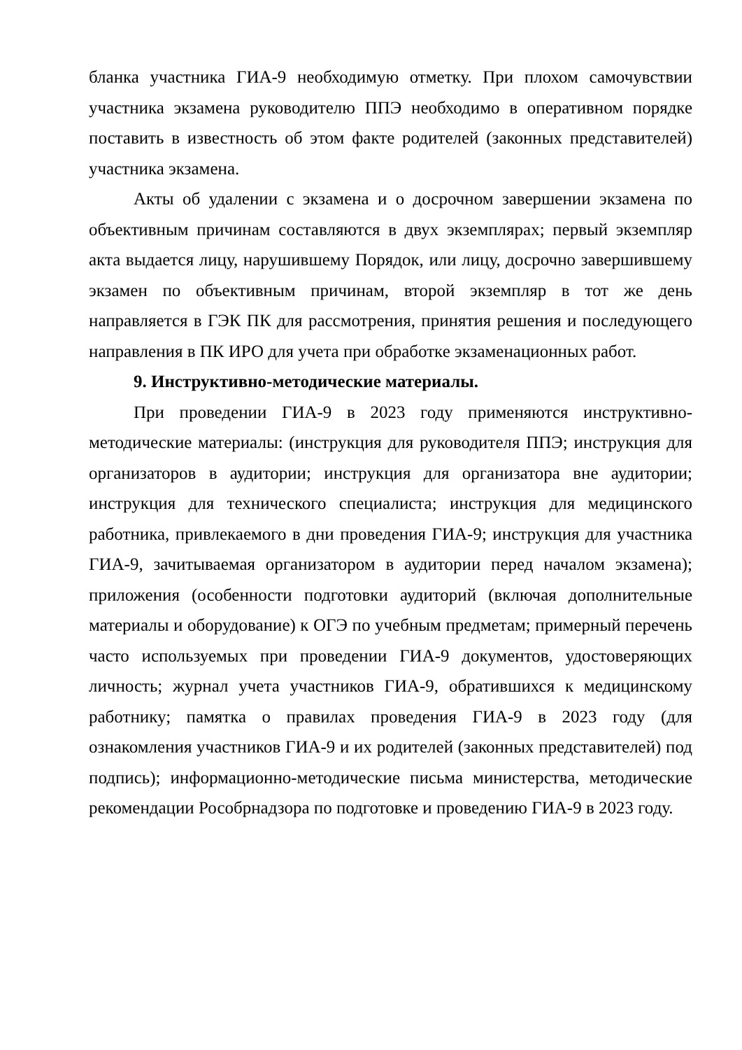бланка участника ГИА-9 необходимую отметку. При плохом самочувствии участника экзамена руководителю ППЭ необходимо в оперативном порядке поставить в известность об этом факте родителей (законных представителей) участника экзамена.
Акты об удалении с экзамена и о досрочном завершении экзамена по объективным причинам составляются в двух экземплярах; первый экземпляр акта выдается лицу, нарушившему Порядок, или лицу, досрочно завершившему экзамен по объективным причинам, второй экземпляр в тот же день направляется в ГЭК ПК для рассмотрения, принятия решения и последующего направления в ПК ИРО для учета при обработке экзаменационных работ.
9. Инструктивно-методические материалы.
При проведении ГИА-9 в 2023 году применяются инструктивно-методические материалы: (инструкция для руководителя ППЭ; инструкция для организаторов в аудитории; инструкция для организатора вне аудитории; инструкция для технического специалиста; инструкция для медицинского работника, привлекаемого в дни проведения ГИА-9; инструкция для участника ГИА-9, зачитываемая организатором в аудитории перед началом экзамена); приложения (особенности подготовки аудиторий (включая дополнительные материалы и оборудование) к ОГЭ по учебным предметам; примерный перечень часто используемых при проведении ГИА-9 документов, удостоверяющих личность; журнал учета участников ГИА-9, обратившихся к медицинскому работнику; памятка о правилах проведения ГИА-9 в 2023 году (для ознакомления участников ГИА-9 и их родителей (законных представителей) под подпись); информационно-методические письма министерства, методические рекомендации Рособрнадзора по подготовке и проведению ГИА-9 в 2023 году.